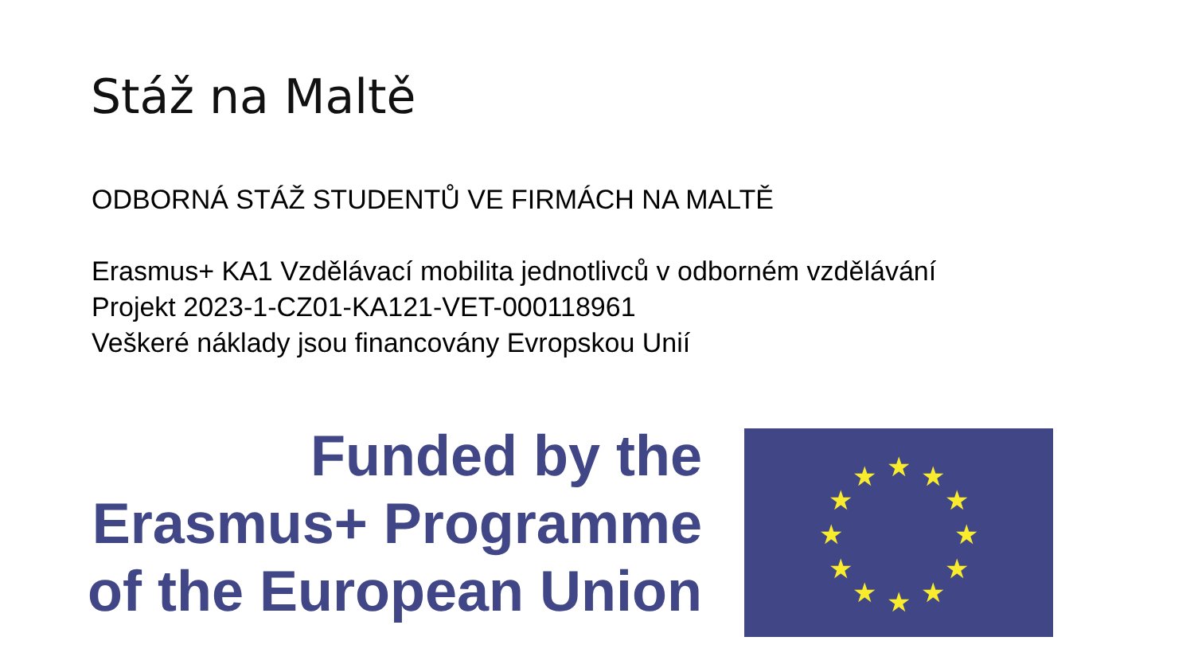Stáž na Maltě
ODBORNÁ STÁŽ STUDENTŮ VE FIRMÁCH NA MALTĚ
Erasmus+ KA1 Vzdělávací mobilita jednotlivců v odborném vzdělávání
Projekt 2023-1-CZ01-KA121-VET-000118961
Veškeré náklady jsou financovány Evropskou Unií
Funded by the
Erasmus+ Programme
of the European Union
★
★
★
★
★
★
★
★
★
★
★
★